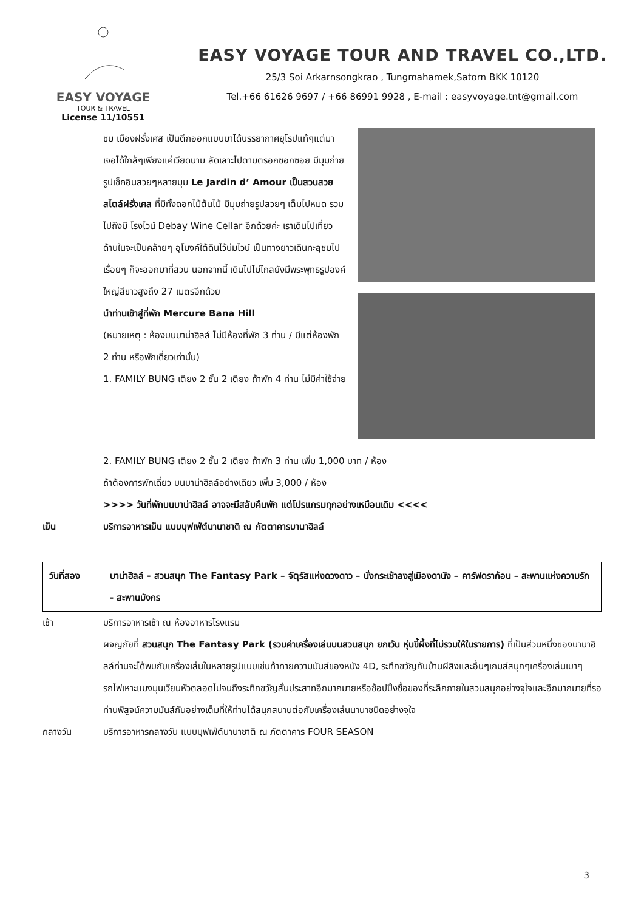EASY VOYAGE
TOUR & TRAVEL
License 11/10551
EASY VOYAGE TOUR AND TRAVEL CO.,LTD.
25/3 Soi Arkarnsongkrao , Tungmahamek,Satorn BKK 10120
Tel.+66 61626 9697 / +66 86991 9928 , E-mail : easyvoyage.tnt@gmail.com
ชม เมืองฝรั่งเศส เป็นตึกออกแบบมาได้บรรยากาศยุโรปแท้ๆแต่มาเจอได้ใกล้ๆเพียงแค่เวียดนาม ลัดเลาะไปตามตรอกซอกซอย มีมุมถ่ายรูปเช็คอินสวยๆหลายมุม Le Jardin d’ Amour เป็นสวนสวยสไตล์ฝรั่งเศส ที่มีทั้งดอกไม้ต้นไม้ มีมุมถ่ายรูปสวยๆ เต็มไปหมด รวมไปถึงมี โรงไวน์ Debay Wine Cellar อีกด้วยค่ะ เราเดินไปเที่ยวด้านในจะเป็นคล้ายๆ อุโมงค์ใต้ดินไว้บ่มไวน์ เป็นทางยาวเดินทะลุชมไปเรื่อยๆ ก็จะออกมาที่สวน นอกจากนี้ เดินไปไม่ไกลยังมีพระพุทธรูปองค์ใหญ่สีขาวสูงถึง 27 เมตรอีกด้วย
นำท่านเข้าสู่ที่พัก Mercure Bana Hill
(หมายเหตุ : ห้องบนบาน่าฮิลล์ ไม่มีห้องที่พัก 3 ท่าน / มีแต่ห้องพัก 2 ท่าน หรือพักเดี่ยวเท่านั้น)
1. FAMILY BUNG เตียง 2 ชั้น 2 เตียง ถ้าพัก 4 ท่าน ไม่มีค่าใช้จ่าย
2. FAMILY BUNG เตียง 2 ชั้น 2 เตียง ถ้าพัก 3 ท่าน เพิ่ม 1,000 บาท / ห้อง
ถ้าต้องการพักเดี่ยว บนบาน่าฮิลล์อย่างเดียว เพิ่ม 3,000 / ห้อง
>>>> วันที่พักบนบาน่าฮิลล์ อาจจะมีสลับคืนพัก แต่โปรแกรมทุกอย่างเหมือนเดิม <<<<
เย็น บริการอาหารเย็น แบบบุฟเฟ่ต์นานาชาติ ณ ภัตตาคารบานาฮิลล์
วันที่สอง บาน่าฮิลล์ - สวนสนุก The Fantasy Park – จัตุรัสแห่งดวงดาว – นั่งกระเช้าลงสู่เมืองดานัง – คาร์ฟดราก้อน – สะพานแห่งความรัก - สะพานมังกร
เช้า บริการอาหารเช้า ณ ห้องอาหารโรงแรม
ผจญภัยที่ สวนสนุก The Fantasy Park (รวมค่าเครื่องเล่นบนสวนสนุก ยกเว้น หุ่นขี้ผึ้งที่ไม่รวมให้ในรายการ) ที่เป็นส่วนหนึ่งของบานาฮิลล์ท่านจะได้พบกับเครื่องเล่นในหลายรูปแบบเช่นท้าทายความมันส์ของหนัง 4D, ระทึกขวัญกับบ้านผีสิงและอื่นๆเกมส์สนุกๆเครื่องเล่นเบาๆรถไฟเหาะแมงมุนเวียนหัวตลอดไปจนถึงระทึกขวัญสั่นประสาทอีกมากมายหรือช้อปปิ้งซื้อของที่ระลึกภายในสวนสนุกอย่างจุใจและอีกมากมายที่รอท่านพิสูจน์ความมันส์กันอย่างเต็มที่ให้ท่านได้สนุกสนานต่อกับเครื่องเล่นนานาชนิดอย่างจุใจ
กลางวัน บริการอาหารกลางวัน แบบบุฟเฟ่ต์นานาชาติ ณ ภัตตาคาร FOUR SEASON
3